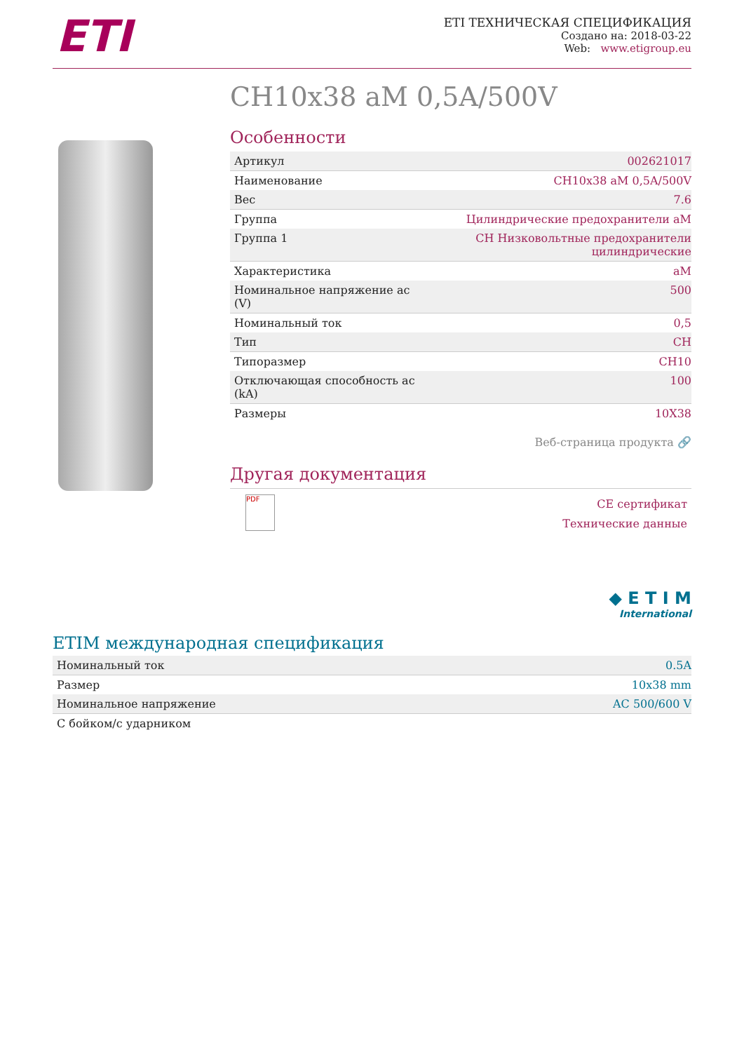ETI
ETI ТЕХНИЧЕСКАЯ СПЕЦИФИКАЦИЯ
Создано на: 2018-03-22
Web: www.etigroup.eu
CH10x38 aM 0,5A/500V
Особенности
| Артикул | 002621017 |
| Наименование | CH10x38 aM 0,5A/500V |
| Вес | 7.6 |
| Группа | Цилиндрические предохранители aM |
| Группа 1 | CH Низковольтные предохранители цилиндрические |
| Характеристика | aM |
| Номинальное напряжение ac (V) | 500 |
| Номинальный ток | 0,5 |
| Тип | CH |
| Типоразмер | CH10 |
| Отключающая способность ac (kA) | 100 |
| Размеры | 10X38 |
Веб-страница продукта 🔗
Другая документация
PDF
CE сертификат
Технические данные
◆ E T I M
International
ETIM международная спецификация
| Номинальный ток | 0.5A |
| Размер | 10x38 mm |
| Номинальное напряжение | AC 500/600 V |
| С бойком/с ударником | |